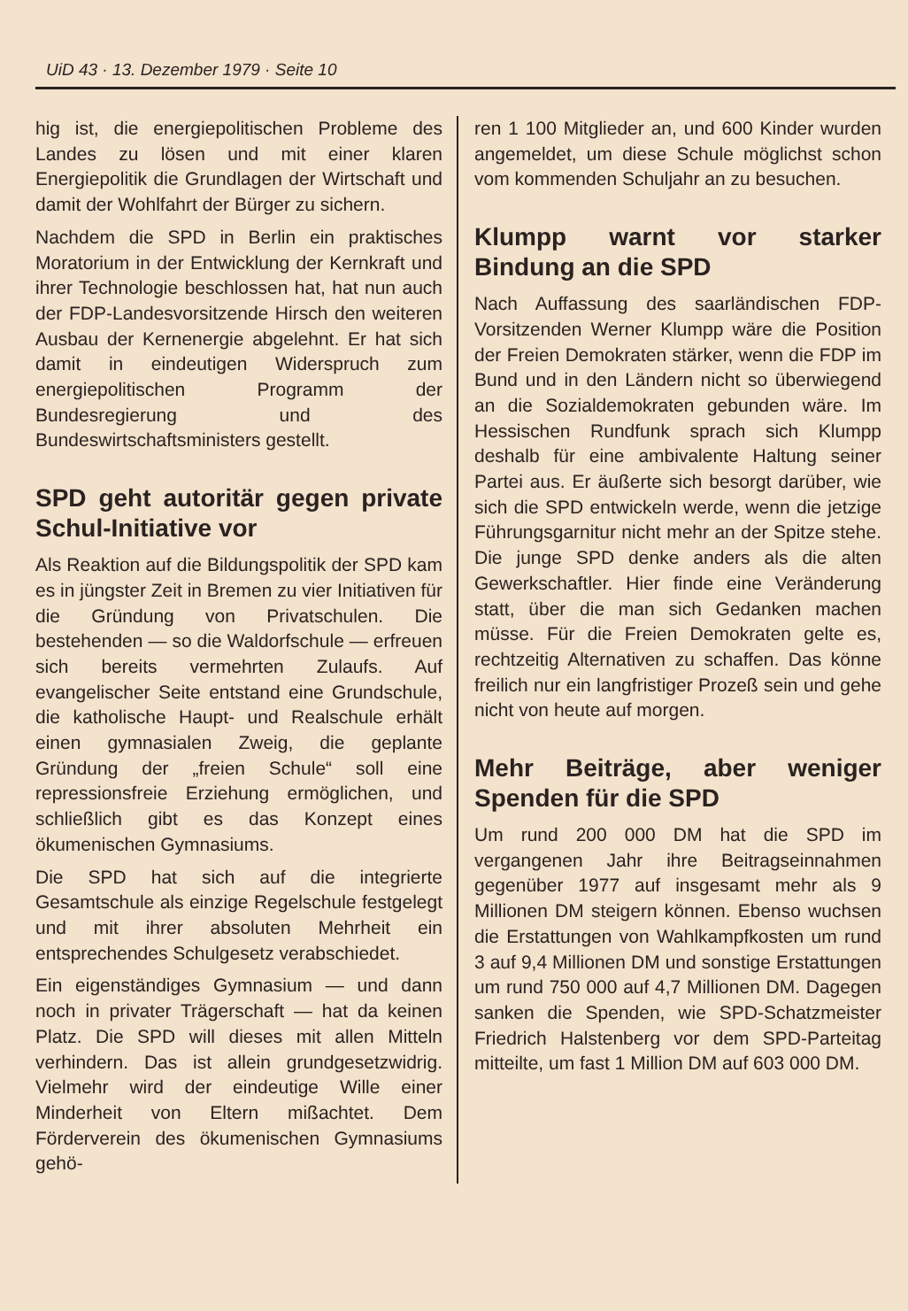UiD 43 · 13. Dezember 1979 · Seite 10
hig ist, die energiepolitischen Probleme des Landes zu lösen und mit einer klaren Energiepolitik die Grundlagen der Wirtschaft und damit der Wohlfahrt der Bürger zu sichern.
Nachdem die SPD in Berlin ein praktisches Moratorium in der Entwicklung der Kernkraft und ihrer Technologie beschlossen hat, hat nun auch der FDP-Landesvorsitzende Hirsch den weiteren Ausbau der Kernenergie abgelehnt. Er hat sich damit in eindeutigen Widerspruch zum energiepolitischen Programm der Bundesregierung und des Bundeswirtschaftsministers gestellt.
SPD geht autoritär gegen private Schul-Initiative vor
Als Reaktion auf die Bildungspolitik der SPD kam es in jüngster Zeit in Bremen zu vier Initiativen für die Gründung von Privatschulen. Die bestehenden — so die Waldorfschule — erfreuen sich bereits vermehrten Zulaufs. Auf evangelischer Seite entstand eine Grundschule, die katholische Haupt- und Realschule erhält einen gymnasialen Zweig, die geplante Gründung der „freien Schule“ soll eine repressionsfreie Erziehung ermöglichen, und schließlich gibt es das Konzept eines ökumenischen Gymnasiums.
Die SPD hat sich auf die integrierte Gesamtschule als einzige Regelschule festgelegt und mit ihrer absoluten Mehrheit ein entsprechendes Schulgesetz verabschiedet.
Ein eigenständiges Gymnasium — und dann noch in privater Trägerschaft — hat da keinen Platz. Die SPD will dieses mit allen Mitteln verhindern. Das ist allein grundgesetzwidrig. Vielmehr wird der eindeutige Wille einer Minderheit von Eltern mißachtet. Dem Förderverein des ökumenischen Gymnasiums gehö-
ren 1 100 Mitglieder an, und 600 Kinder wurden angemeldet, um diese Schule möglichst schon vom kommenden Schuljahr an zu besuchen.
Klumpp warnt vor starker Bindung an die SPD
Nach Auffassung des saarländischen FDP-Vorsitzenden Werner Klumpp wäre die Position der Freien Demokraten stärker, wenn die FDP im Bund und in den Ländern nicht so überwiegend an die Sozialdemokraten gebunden wäre. Im Hessischen Rundfunk sprach sich Klumpp deshalb für eine ambivalente Haltung seiner Partei aus. Er äußerte sich besorgt darüber, wie sich die SPD entwickeln werde, wenn die jetzige Führungsgarnitur nicht mehr an der Spitze stehe. Die junge SPD denke anders als die alten Gewerkschaftler. Hier finde eine Veränderung statt, über die man sich Gedanken machen müsse. Für die Freien Demokraten gelte es, rechtzeitig Alternativen zu schaffen. Das könne freilich nur ein langfristiger Prozeß sein und gehe nicht von heute auf morgen.
Mehr Beiträge, aber weniger Spenden für die SPD
Um rund 200 000 DM hat die SPD im vergangenen Jahr ihre Beitragseinnahmen gegenüber 1977 auf insgesamt mehr als 9 Millionen DM steigern können. Ebenso wuchsen die Erstattungen von Wahlkampfkosten um rund 3 auf 9,4 Millionen DM und sonstige Erstattungen um rund 750 000 auf 4,7 Millionen DM. Dagegen sanken die Spenden, wie SPD-Schatzmeister Friedrich Halstenberg vor dem SPD-Parteitag mitteilte, um fast 1 Million DM auf 603 000 DM.